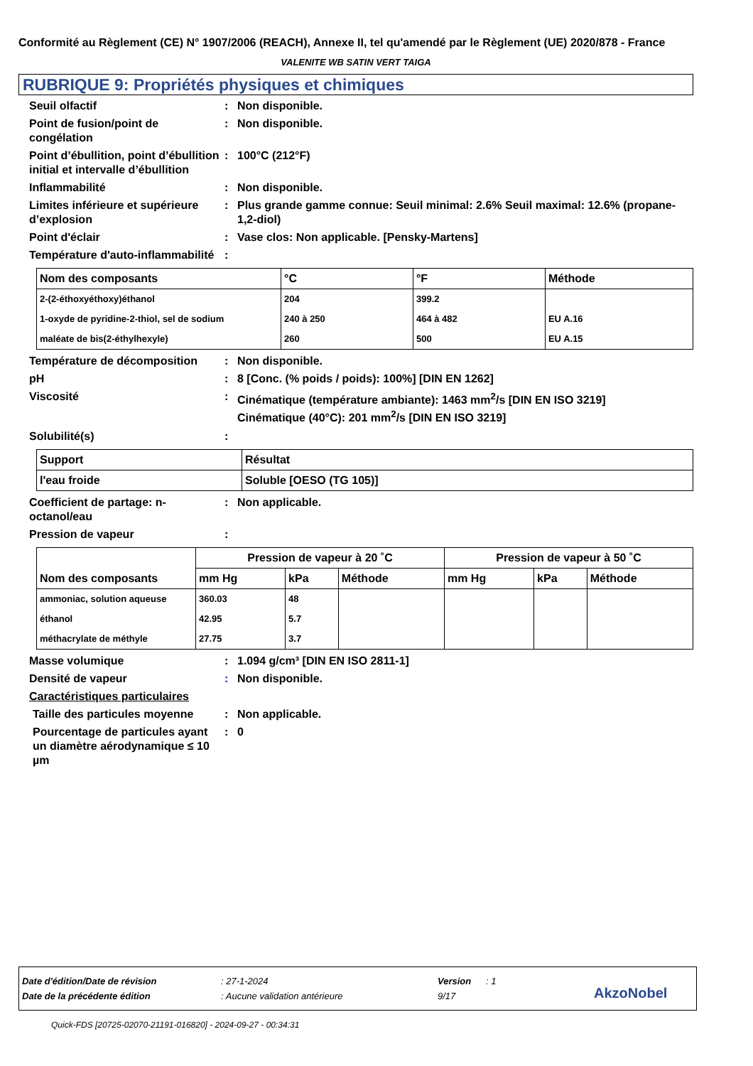Conformité au Règlement (CE) N° 1907/2006 (REACH), Annexe II, tel qu'amendé par le Règlement (UE) 2020/878 - France
VALENITE WB SATIN VERT TAIGA
RUBRIQUE 9: Propriétés physiques et chimiques
Seuil olfactif : Non disponible.
Point de fusion/point de congélation
: Non disponible.
Point d’ébullition, point d’ébullition initial et intervalle d’ébullition
: 100°C (212°F)
Inflammabilité : Non disponible.
Limites inférieure et supérieure d’explosion
: Plus grande gamme connue: Seuil minimal: 2.6% Seuil maximal: 12.6% (propane-1,2-diol)
Point d'éclair : Vase clos: Non applicable. [Pensky-Martens]
Température d'auto-inflammabilité
:
| Nom des composants | °C | °F | Méthode |
| --- | --- | --- | --- |
| 2-(2-éthoxyéthoxy)éthanol | 204 | 399.2 | |
| 1-oxyde de pyridine-2-thiol, sel de sodium | 240 à 250 | 464 à 482 | EU A.16 |
| maléate de bis(2-éthylhexyle) | 260 | 500 | EU A.15 |
Température de décomposition : Non disponible.
pH : 8 [Conc. (% poids / poids): 100%] [DIN EN 1262]
Viscosité : Cinématique (température ambiante): 1463 mm<sup>2</sup>/s [DIN EN ISO 3219]
Cinématique (40°C): 201 mm<sup>2</sup>/s [DIN EN ISO 3219]
Solubilité(s) :
| Support | Résultat |
| --- | --- |
| l'eau froide | Soluble [OESO (TG 105)] |
Coefficient de partage: n-octanol/eau
: Non applicable.
Pression de vapeur :
| Nom des composants | Pression de vapeur à 20 ˚C | | | Pression de vapeur à 50 ˚C | | |
| --- | --- | --- | --- | --- | --- | --- |
| | mm Hg | kPa | Méthode | mm Hg | kPa | Méthode |
| ammoniac, solution aqueuse | 360.03 | 48 | | | | |
| éthanol | 42.95 | 5.7 | | | | |
| méthacrylate de méthyle | 27.75 | 3.7 | | | | |
Masse volumique : 1.094 g/cm³ [DIN EN ISO 2811-1]
Densité de vapeur : Non disponible.
Caractéristiques particulaires
Taille des particules moyenne
: Non applicable.
Pourcentage de particules ayant un diamètre aérodynamique ≤ 10 µm
: 0
Date d'édition/Date de révision: 27-1-2024 Version: 1
Date de la précédente édition: Aucune validation antérieure 9/17 AkzoNobel
Quick-FDS [20725-02070-21191-016820] - 2024-09-27 - 00:34:31